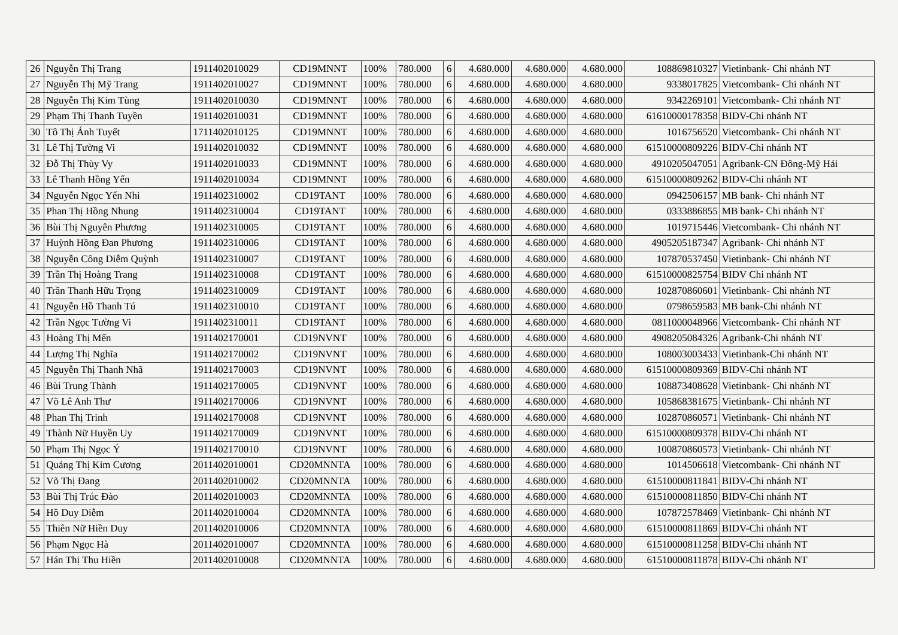| 26 | Nguyễn Thị Trang | 1911402010029 | CD19MNNT | 100% | 780.000 | 6 | 4.680.000 | 4.680.000 | 4.680.000 | 108869810327 | Vietinbank- Chi nhánh NT |
| 27 | Nguyễn Thị Mỹ Trang | 1911402010027 | CD19MNNT | 100% | 780.000 | 6 | 4.680.000 | 4.680.000 | 4.680.000 | 9338017825 | Vietcombank- Chi nhánh NT |
| 28 | Nguyễn Thị Kim Tùng | 1911402010030 | CD19MNNT | 100% | 780.000 | 6 | 4.680.000 | 4.680.000 | 4.680.000 | 9342269101 | Vietcombank- Chi nhánh NT |
| 29 | Phạm Thị Thanh Tuyền | 1911402010031 | CD19MNNT | 100% | 780.000 | 6 | 4.680.000 | 4.680.000 | 4.680.000 | 61610000178358 | BIDV-Chi nhánh NT |
| 30 | Tô Thị Ánh Tuyết | 1711402010125 | CD19MNNT | 100% | 780.000 | 6 | 4.680.000 | 4.680.000 | 4.680.000 | 1016756520 | Vietcombank- Chi nhánh NT |
| 31 | Lê Thị Tường Vi | 1911402010032 | CD19MNNT | 100% | 780.000 | 6 | 4.680.000 | 4.680.000 | 4.680.000 | 61510000809226 | BIDV-Chi nhánh NT |
| 32 | Đỗ Thị Thùy Vy | 1911402010033 | CD19MNNT | 100% | 780.000 | 6 | 4.680.000 | 4.680.000 | 4.680.000 | 4910205047051 | Agribank-CN Đông-Mỹ Hải |
| 33 | Lê Thanh Hồng Yến | 1911402010034 | CD19MNNT | 100% | 780.000 | 6 | 4.680.000 | 4.680.000 | 4.680.000 | 61510000809262 | BIDV-Chi nhánh NT |
| 34 | Nguyễn Ngọc Yến Nhi | 1911402310002 | CD19TANT | 100% | 780.000 | 6 | 4.680.000 | 4.680.000 | 4.680.000 | 0942506157 | MB bank- Chi nhánh NT |
| 35 | Phan Thị Hồng Nhung | 1911402310004 | CD19TANT | 100% | 780.000 | 6 | 4.680.000 | 4.680.000 | 4.680.000 | 0333886855 | MB bank- Chi nhánh NT |
| 36 | Bùi Thị Nguyên Phương | 1911402310005 | CD19TANT | 100% | 780.000 | 6 | 4.680.000 | 4.680.000 | 4.680.000 | 1019715446 | Vietcombank- Chi nhánh NT |
| 37 | Huỳnh Hồng Đan Phương | 1911402310006 | CD19TANT | 100% | 780.000 | 6 | 4.680.000 | 4.680.000 | 4.680.000 | 4905205187347 | Agribank- Chi nhánh NT |
| 38 | Nguyễn Công Diễm Quỳnh | 1911402310007 | CD19TANT | 100% | 780.000 | 6 | 4.680.000 | 4.680.000 | 4.680.000 | 107870537450 | Vietinbank- Chi nhánh NT |
| 39 | Trần Thị Hoàng Trang | 1911402310008 | CD19TANT | 100% | 780.000 | 6 | 4.680.000 | 4.680.000 | 4.680.000 | 61510000825754 | BIDV Chi nhánh NT |
| 40 | Trần Thanh Hữu Trọng | 1911402310009 | CD19TANT | 100% | 780.000 | 6 | 4.680.000 | 4.680.000 | 4.680.000 | 102870860601 | Vietinbank- Chi nhánh NT |
| 41 | Nguyễn Hồ Thanh Tú | 1911402310010 | CD19TANT | 100% | 780.000 | 6 | 4.680.000 | 4.680.000 | 4.680.000 | 0798659583 | MB bank-Chi nhánh NT |
| 42 | Trần Ngọc Tường Vi | 1911402310011 | CD19TANT | 100% | 780.000 | 6 | 4.680.000 | 4.680.000 | 4.680.000 | 0811000048966 | Vietcombank- Chi nhánh NT |
| 43 | Hoàng Thị Mến | 1911402170001 | CD19NVNT | 100% | 780.000 | 6 | 4.680.000 | 4.680.000 | 4.680.000 | 4908205084326 | Agribank-Chi nhánh NT |
| 44 | Lượng Thị Nghĩa | 1911402170002 | CD19NVNT | 100% | 780.000 | 6 | 4.680.000 | 4.680.000 | 4.680.000 | 108003003433 | Vietinbank-Chi nhánh NT |
| 45 | Nguyễn Thị Thanh Nhã | 1911402170003 | CD19NVNT | 100% | 780.000 | 6 | 4.680.000 | 4.680.000 | 4.680.000 | 61510000809369 | BIDV-Chi nhánh NT |
| 46 | Bùi Trung Thành | 1911402170005 | CD19NVNT | 100% | 780.000 | 6 | 4.680.000 | 4.680.000 | 4.680.000 | 108873408628 | Vietinbank- Chi nhánh NT |
| 47 | Võ Lê Anh Thư | 1911402170006 | CD19NVNT | 100% | 780.000 | 6 | 4.680.000 | 4.680.000 | 4.680.000 | 105868381675 | Vietinbank- Chi nhánh NT |
| 48 | Phan Thị Trinh | 1911402170008 | CD19NVNT | 100% | 780.000 | 6 | 4.680.000 | 4.680.000 | 4.680.000 | 102870860571 | Vietinbank- Chi nhánh NT |
| 49 | Thành Nữ Huyền Uy | 1911402170009 | CD19NVNT | 100% | 780.000 | 6 | 4.680.000 | 4.680.000 | 4.680.000 | 61510000809378 | BIDV-Chi nhánh NT |
| 50 | Phạm Thị Ngọc Ý | 1911402170010 | CD19NVNT | 100% | 780.000 | 6 | 4.680.000 | 4.680.000 | 4.680.000 | 100870860573 | Vietinbank- Chi nhánh NT |
| 51 | Quảng Thị Kim Cương | 2011402010001 | CD20MNNTA | 100% | 780.000 | 6 | 4.680.000 | 4.680.000 | 4.680.000 | 1014506618 | Vietcombank- Chi nhánh NT |
| 52 | Võ Thị Đang | 2011402010002 | CD20MNNTA | 100% | 780.000 | 6 | 4.680.000 | 4.680.000 | 4.680.000 | 61510000811841 | BIDV-Chi nhánh NT |
| 53 | Bùi Thị Trúc Đào | 2011402010003 | CD20MNNTA | 100% | 780.000 | 6 | 4.680.000 | 4.680.000 | 4.680.000 | 61510000811850 | BIDV-Chi nhánh NT |
| 54 | Hồ Duy Diễm | 2011402010004 | CD20MNNTA | 100% | 780.000 | 6 | 4.680.000 | 4.680.000 | 4.680.000 | 107872578469 | Vietinbank- Chi nhánh NT |
| 55 | Thiên Nữ Hiền Duy | 2011402010006 | CD20MNNTA | 100% | 780.000 | 6 | 4.680.000 | 4.680.000 | 4.680.000 | 61510000811869 | BIDV-Chi nhánh NT |
| 56 | Phạm Ngọc Hà | 2011402010007 | CD20MNNTA | 100% | 780.000 | 6 | 4.680.000 | 4.680.000 | 4.680.000 | 61510000811258 | BIDV-Chi nhánh NT |
| 57 | Hán Thị Thu Hiền | 2011402010008 | CD20MNNTA | 100% | 780.000 | 6 | 4.680.000 | 4.680.000 | 4.680.000 | 61510000811878 | BIDV-Chi nhánh NT |